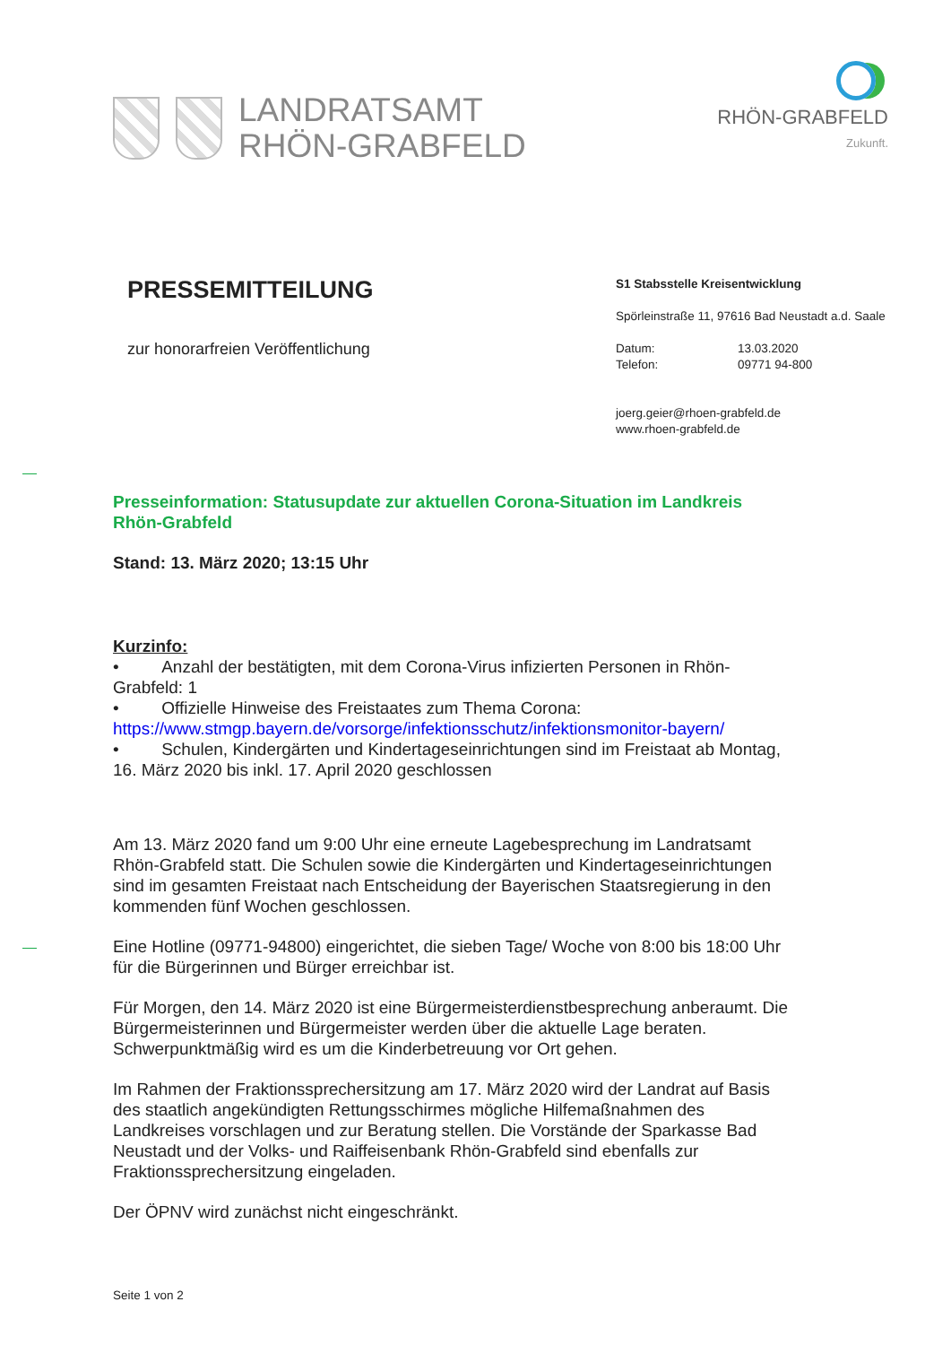LANDRATSAMT
RHÖN-GRABFELD
RHÖN-GRABFELD
Zukunft.
PRESSEMITTEILUNG
zur honorarfreien Veröffentlichung
S1 Stabsstelle Kreisentwicklung
Spörleinstraße 11, 97616 Bad Neustadt a.d. Saale
Datum:
Telefon:
13.03.2020
09771 94-800
joerg.geier@rhoen-grabfeld.de
www.rhoen-grabfeld.de
Presseinformation: Statusupdate zur aktuellen Corona-Situation im Landkreis Rhön-Grabfeld
Stand: 13. März 2020; 13:15 Uhr
Kurzinfo:
• Anzahl der bestätigten, mit dem Corona-Virus infizierten Personen in Rhön-Grabfeld: 1
• Offizielle Hinweise des Freistaates zum Thema Corona: https://www.stmgp.bayern.de/vorsorge/infektionsschutz/infektionsmonitor-bayern/
• Schulen, Kindergärten und Kindertageseinrichtungen sind im Freistaat ab Montag, 16. März 2020 bis inkl. 17. April 2020 geschlossen
Am 13. März 2020 fand um 9:00 Uhr eine erneute Lagebesprechung im Landratsamt Rhön-Grabfeld statt. Die Schulen sowie die Kindergärten und Kindertageseinrichtungen sind im gesamten Freistaat nach Entscheidung der Bayerischen Staatsregierung in den kommenden fünf Wochen geschlossen.
Eine Hotline (09771-94800) eingerichtet, die sieben Tage/ Woche von 8:00 bis 18:00 Uhr für die Bürgerinnen und Bürger erreichbar ist.
Für Morgen, den 14. März 2020 ist eine Bürgermeisterdienstbesprechung anberaumt. Die Bürgermeisterinnen und Bürgermeister werden über die aktuelle Lage beraten. Schwerpunktmäßig wird es um die Kinderbetreuung vor Ort gehen.
Im Rahmen der Fraktionssprechersitzung am 17. März 2020 wird der Landrat auf Basis des staatlich angekündigten Rettungsschirmes mögliche Hilfemaßnahmen des Landkreises vorschlagen und zur Beratung stellen. Die Vorstände der Sparkasse Bad Neustadt und der Volks- und Raiffeisenbank Rhön-Grabfeld sind ebenfalls zur Fraktionssprechersitzung eingeladen.
Der ÖPNV wird zunächst nicht eingeschränkt.
Seite 1 von 2